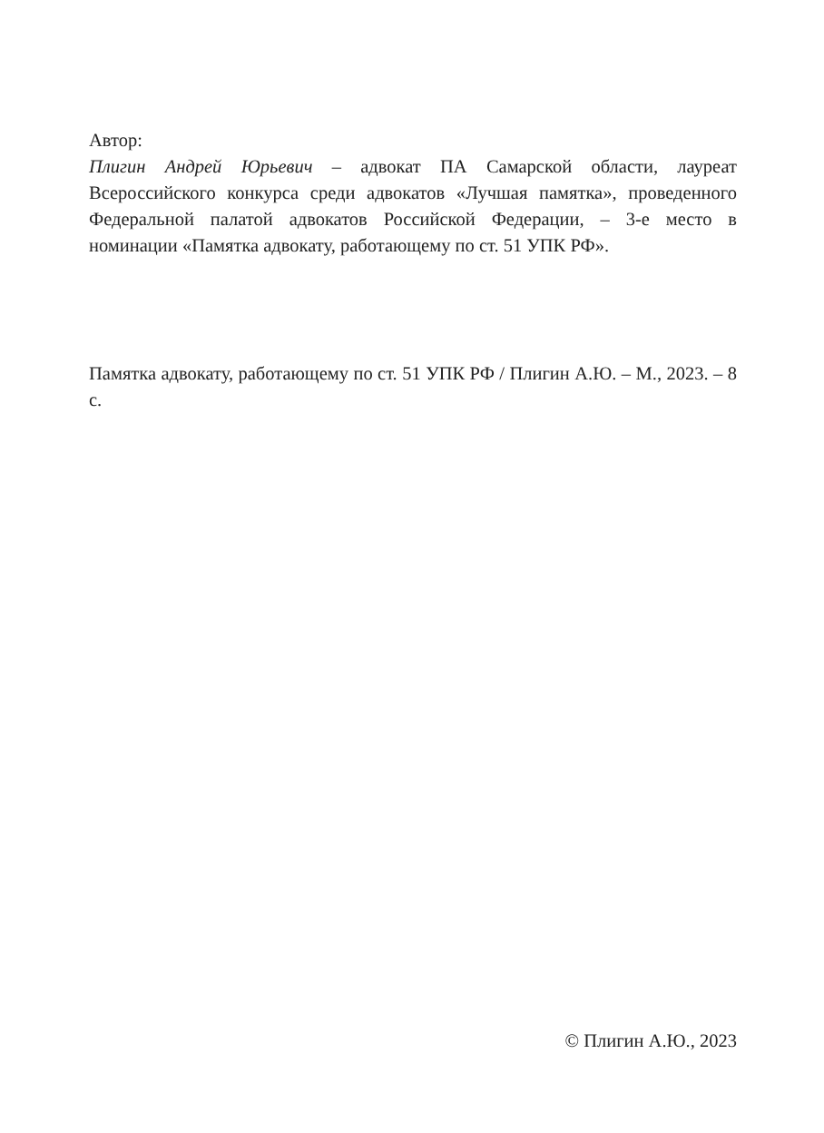Автор:
Плигин Андрей Юрьевич – адвокат ПА Самарской области, лауреат Всероссийского конкурса среди адвокатов «Лучшая памятка», проведенного Федеральной палатой адвокатов Российской Федерации, – 3-е место в номинации «Памятка адвокату, работающему по ст. 51 УПК РФ».
Памятка адвокату, работающему по ст. 51 УПК РФ / Плигин А.Ю. – М., 2023. – 8 с.
© Плигин А.Ю., 2023